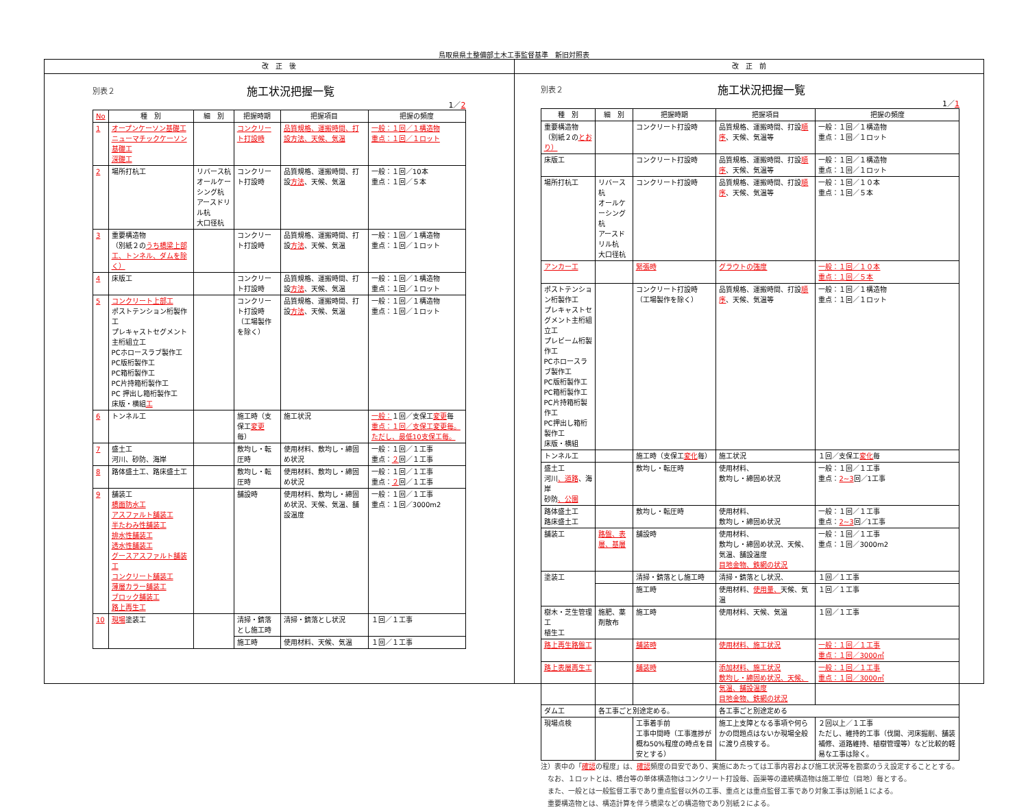鳥取県県土整備部土木工事監督基準　新旧対照表
改　正　後
別表２ 施工状況把握一覧
1／2
| No | 種 別 | 細 別 | 把握時期 | 把握項目 | 把握の頻度 |
| --- | --- | --- | --- | --- | --- |
| 1 | オープンケーソン基礎工 ニューマチックケーソン基礎工 深礎工 | | コンクリート打設時 | 品質規格、運搬時間、打設方法、天候、気温 | 一般：１回／１構造物 重点：１回／１ロット |
| 2 | 場所打杭工 | リバース杭 オールケーシング杭 アースドリル杭 大口径杭 | コンクリート打設時 | 品質規格、運搬時間、打設 方法 、天候、気温 | 一般：１回／10本 重点：１回／５本 |
| 3 | 重要構造物 （別紙２の うち橋梁上部工、トンネル、ダムを除く） | | コンクリート打設時 | 品質規格、運搬時間、打設 方法 、天候、気温 | 一般：１回／１構造物 重点：１回／１ロット |
| 4 | 床版工 | | コンクリート打設時 | 品質規格、運搬時間、打設 方法 、天候、気温 | 一般：１回／１構造物 重点：１回／１ロット |
| 5 | コンクリート上部工 ポストテンション桁製作工 プレキャストセグメント主桁組立工 PCホロースラブ製作工 PC版桁製作工 PC箱桁製作工 PC片持箱桁製作工 PC 押出し箱桁製作工 床版・横組 工 | | コンクリート打設時 （工場製作を除く） | 品質規格、運搬時間、打設 方法 、天候、気温 | 一般：１回／１構造物 重点：１回／１ロット |
| 6 | トンネル工 | | 施工時（支保工 変更 毎） | 施工状況 | 一般： １回／支保工 変更 毎 重点：１回／支保工変更毎。ただし、最低10支保工毎。 |
| 7 | 盛土工 河川、砂防、海岸 | | 敷均し・転圧時 | 使用材料、敷均し・締固め状況 | 一般：１回／１工事 重点： ２ 回／１工事 |
| 8 | 路体盛土工、路床盛土工 | | 敷均し・転圧時 | 使用材料、敷均し・締固め状況 | 一般：１回／１工事 重点： ２ 回／１工事 |
| 9 | 舗装工 橋面防水工 アスファルト舗装工 半たわみ性舗装工 排水性舗装工 透水性舗装工 グースアスファルト舗装工 コンクリート舗装工 薄層カラー舗装工 ブロック舗装工 路上再生工 | | 舗設時 | 使用材料、敷均し・締固め状況、天候、気温、舗設温度 | 一般：１回／１工事 重点：１回／3000m2 |
| 10 | 現場 塗装工 | | 清掃・錆落とし施工時 | 清掃・錆落とし状況 | １回／１工事 |
| | | | 施工時 | 使用材料、天候、気温 | １回／１工事 |
改　正　前
別表２ 施工状況把握一覧
1／1
| 種 別 | 細 別 | 把握時期 | 把握項目 | 把握の頻度 |
| --- | --- | --- | --- | --- |
| 重要構造物 （別紙２の とおり） | | コンクリート打設時 | 品質規格、運搬時間、打設 順序 、天候、気温等 | 一般：１回／１構造物 重点：１回／１ロット |
| 床版工 | | コンクリート打設時 | 品質規格、運搬時間、打設 順序 、天候、気温等 | 一般：１回／１構造物 重点：１回／１ロット |
| 場所打杭工 | リバース杭 オールケーシング杭 アースドリル杭 大口径杭 | コンクリート打設時 | 品質規格、運搬時間、打設 順序 、天候、気温等 | 一般：１回／１０本 重点：１回／５本 |
| アンカー工 | | 緊張時 | グラウトの強度 | 一般：１回／１０本 重点：１回／５本 |
| ポストテンション桁製作工 プレキャストセグメント主桁組立工 プレビーム桁製作工 PCホロースラブ製作工 PC版桁製作工 PC箱桁製作工 PC片持箱桁製作工 PC押出し箱桁製作工 床版・横組 | | コンクリート打設時 （工場製作を除く） | 品質規格、運搬時間、打設 順序 、天候、気温等 | 一般：１回／１構造物 重点：１回／１ロット |
| トンネル工 | | 施工時（支保工 変化 毎） | 施工状況 | １回／支保工 変化 毎 |
| 盛土工 河川 、道路 、海岸 砂防 、公園 | | 敷均し・転圧時 | 使用材料、 敷均し・締固め状況 | 一般：１回／１工事 重点： 2~3 回／1工事 |
| 路体盛土工 路床盛土工 | | 敷均し・転圧時 | 使用材料、 敷均し・締固め状況 | 一般：１回／１工事 重点： 2~3 回／1工事 |
| 舗装工 | 路盤、表層、基層 | 舗設時 | 使用材料、 敷均し・締固め状況、天候、気温、舗設温度 目地金物、鉄網の状況 | 一般：１回／１工事 重点：１回／3000m2 |
| 塗装工 | | 清掃・錆落とし施工時 | 清掃・錆落とし状況、 | １回／１工事 |
| | | 施工時 | 使用材料、 使用量、 天候、気温 | １回／１工事 |
| 樹木・芝生管理工 植生工 | 施肥、薬剤散布 | 施工時 | 使用材料、天候、気温 | １回／１工事 |
| 路上再生路盤工 | | 舗装時 | 使用材料、施工状況 | 一般：１回／１工事 重点：１回／3000㎡ |
| 路上表層再生工 | | 舗装時 | 添加材料、施工状況 敷均し・締固め状況、天候、気温、舗設温度 目地金物、鉄網の状況 | 一般：１回／１工事 重点：１回／3000㎡ |
| ダム工 | 各工事ごと別途定める。 | | 各工事ごと別途定める | |
| 現場点検 | | 工事着手前 工事中間時（工事進捗が概ね50%程度の時点を目安とする） | 施工上支障となる事項や何らかの問題点はないか現場全般に渡り点検する。 | ２回以上／１工事 ただし、維持的工事（伐開、河床掘削、舗装補修、道路維持、植樹管理等）など比較的軽易な工事は除く。 |
注）表中の「確認の程度」は、確認頻度の目安であり、実施にあたっては工事内容および施工状況等を勘案のうえ設定することとする。
　なお、１ロットとは、橋台等の単体構造物はコンクリート打設毎、函渠等の連続構造物は施工単位（目地）毎とする。
　また、一般とは一般監督工事であり重点監督以外の工事、重点とは重点監督工事であり対象工事は別紙１による。
　重要構造物とは、構造計算を伴う橋梁などの構造物であり別紙２による。